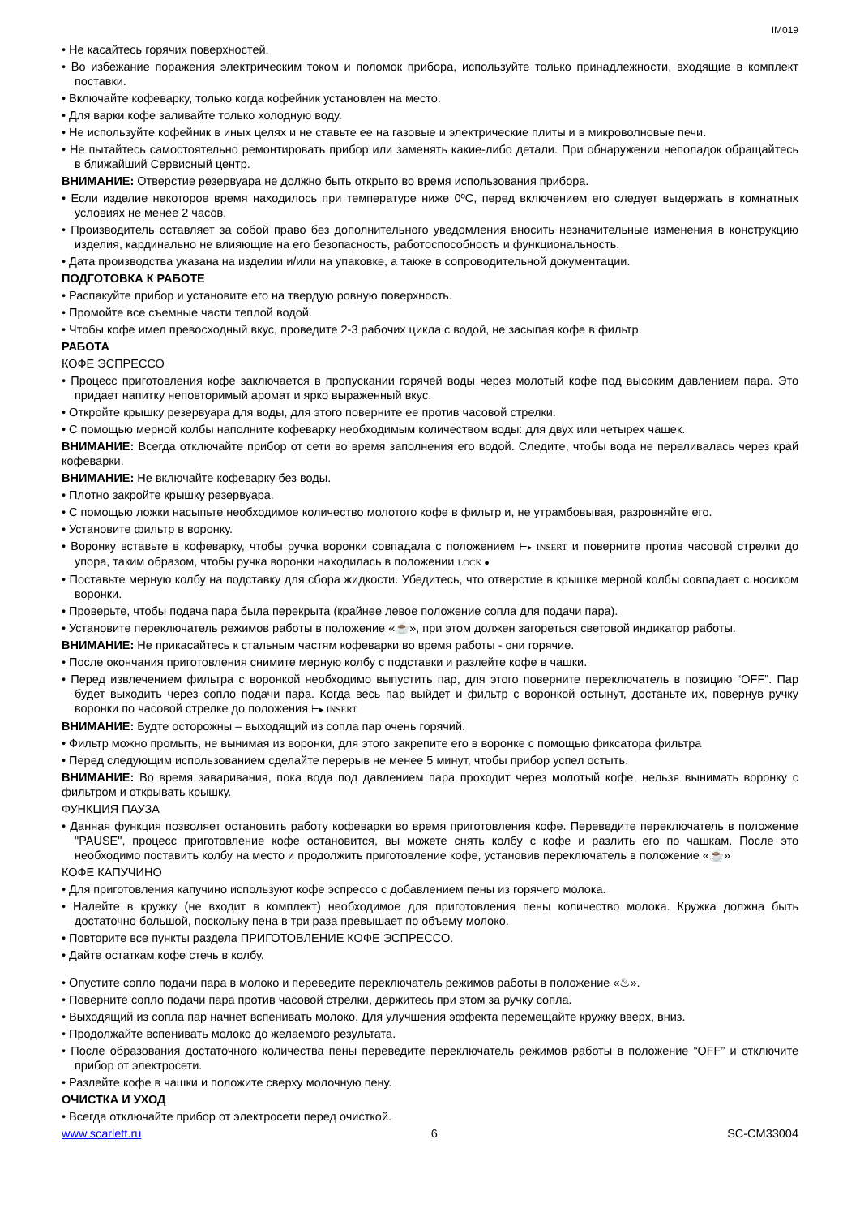IM019
• Не касайтесь горячих поверхностей.
• Во избежание поражения электрическим током и поломок прибора, используйте только принадлежности, входящие в комплект поставки.
• Включайте кофеварку, только когда кофейник установлен на место.
• Для варки кофе заливайте только холодную воду.
• Не используйте кофейник в иных целях и не ставьте ее на газовые и электрические плиты и в микроволновые печи.
• Не пытайтесь самостоятельно ремонтировать прибор или заменять какие-либо детали. При обнаружении неполадок обращайтесь в ближайший Сервисный центр.
ВНИМАНИЕ: Отверстие резервуара не должно быть открыто во время использования прибора.
• Если изделие некоторое время находилось при температуре ниже 0ºC, перед включением его следует выдержать в комнатных условиях не менее 2 часов.
• Производитель оставляет за собой право без дополнительного уведомления вносить незначительные изменения в конструкцию изделия, кардинально не влияющие на его безопасность, работоспособность и функциональность.
• Дата производства указана на изделии и/или на упаковке, а также в сопроводительной документации.
ПОДГОТОВКА К РАБОТЕ
• Распакуйте прибор и установите его на твердую ровную поверхность.
• Промойте все съемные части теплой водой.
• Чтобы кофе имел превосходный вкус, проведите 2-3 рабочих цикла с водой, не засыпая кофе в фильтр.
РАБОТА
КОФЕ ЭСПРЕССО
• Процесс приготовления кофе заключается в пропускании горячей воды через молотый кофе под высоким давлением пара. Это придает напитку неповторимый аромат и ярко выраженный вкус.
• Откройте крышку резервуара для воды, для этого поверните ее против часовой стрелки.
• С помощью мерной колбы наполните кофеварку необходимым количеством воды: для двух или четырех чашек.
ВНИМАНИЕ: Всегда отключайте прибор от сети во время заполнения его водой. Следите, чтобы вода не переливалась через край кофеварки.
ВНИМАНИЕ: Не включайте кофеварку без воды.
• Плотно закройте крышку резервуара.
• С помощью ложки насыпьте необходимое количество молотого кофе в фильтр и, не утрамбовывая, разровняйте его.
• Установите фильтр в воронку.
• Воронку вставьте в кофеварку, чтобы ручка воронки совпадала с положением ⊢▸ INSERT и поверните против часовой стрелки до упора, таким образом, чтобы ручка воронки находилась в положении LOCK ●
• Поставьте мерную колбу на подставку для сбора жидкости. Убедитесь, что отверстие в крышке мерной колбы совпадает с носиком воронки.
• Проверьте, чтобы подача пара была перекрыта (крайнее левое положение сопла для подачи пара).
• Установите переключатель режимов работы в положение «☕», при этом должен загореться световой индикатор работы.
ВНИМАНИЕ: Не прикасайтесь к стальным частям кофеварки во время работы - они горячие.
• После окончания приготовления снимите мерную колбу с подставки и разлейте кофе в чашки.
• Перед извлечением фильтра с воронкой необходимо выпустить пар, для этого поверните переключатель в позицию “OFF”. Пар будет выходить через сопло подачи пара. Когда весь пар выйдет и фильтр с воронкой остынут, достаньте их, повернув ручку воронки по часовой стрелке до положения ⊢▸ INSERT
ВНИМАНИЕ: Будте осторожны – выходящий из сопла пар очень горячий.
• Фильтр можно промыть, не вынимая из воронки, для этого закрепите его в воронке с помощью фиксатора фильтра
• Перед следующим использованием сделайте перерыв не менее 5 минут, чтобы прибор успел остыть.
ВНИМАНИЕ: Во время заваривания, пока вода под давлением пара проходит через молотый кофе, нельзя вынимать воронку с фильтром и открывать крышку.
ФУНКЦИЯ ПАУЗА
• Данная функция позволяет остановить работу кофеварки во время приготовления кофе. Переведите переключатель в положение "PAUSE", процесс приготовление кофе остановится, вы можете снять колбу с кофе и разлить его по чашкам. После это необходимо поставить колбу на место и продолжить приготовление кофе, установив переключатель в положение «☕»
КОФЕ КАПУЧИНО
• Для приготовления капучино используют кофе эспрессо с добавлением пены из горячего молока.
• Налейте в кружку (не входит в комплект) необходимое для приготовления пены количество молока. Кружка должна быть достаточно большой, поскольку пена в три раза превышает по объему молоко.
• Повторите все пункты раздела ПРИГОТОВЛЕНИЕ КОФЕ ЭСПРЕССО.
• Дайте остаткам кофе стечь в колбу.
• Опустите сопло подачи пара в молоко и переведите переключатель режимов работы в положение «♨».
• Поверните сопло подачи пара против часовой стрелки, держитесь при этом за ручку сопла.
• Выходящий из сопла пар начнет вспенивать молоко. Для улучшения эффекта перемещайте кружку вверх, вниз.
• Продолжайте вспенивать молоко до желаемого результата.
• После образования достаточного количества пены переведите переключатель режимов работы в положение “OFF” и отключите прибор от электросети.
• Разлейте кофе в чашки и положите сверху молочную пену.
ОЧИСТКА И УХОД
• Всегда отключайте прибор от электросети перед очисткой.
www.scarlett.ru 6 SC-CM33004